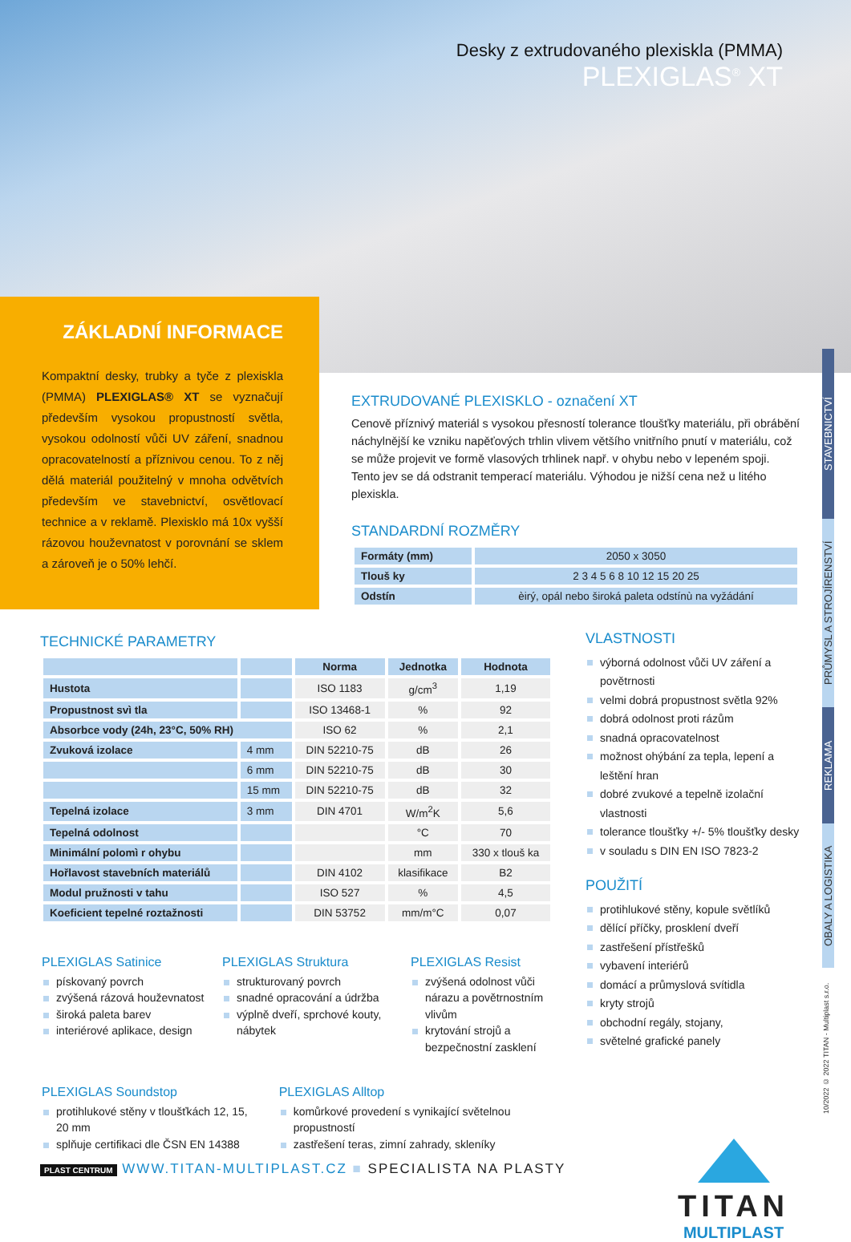Desky z extrudovaného plexiskla (PMMA)
PLEXIGLAS<sup>®</sup> XT
ZÁKLADNÍ INFORMACE
Kompaktní desky, trubky a tyče z plexiskla (PMMA) PLEXIGLAS® XT se vyznačují především vysokou propustností světla, vysokou odolností vůči UV záření, snadnou opracovatelností a příznivou cenou. To z něj dělá materiál použitelný v mnoha odvětvích především ve stavebnictví, osvětlovací technice a v reklamě. Plexisklo má 10x vyšší rázovou houževnatost v porovnání se sklem a zároveň je o 50% lehčí.
EXTRUDOVANÉ PLEXISKLO - označení XT
Cenově příznivý materiál s vysokou přesností tolerance tloušťky materiálu, při obrábění náchylnější ke vzniku napěťových trhlin vlivem většího vnitřního pnutí v materiálu, což se může projevit ve formě vlasových trhlinek např. v ohybu nebo v lepeném spoji. Tento jev se dá odstranit temperací materiálu. Výhodou je nižší cena než u litého plexiskla.
STANDARDNÍ ROZMĚRY
| Formáty (mm) | 2050 x 3050 |
| Tlouš ky | 2 3 4 5 6 8 10 12 15 20 25 |
| Odstín | èirý, opál nebo široká paleta odstínù na vyžádání |
STAVEBNICTVÍ
PRŮMYSL A STROJÍRENSTVÍ
REKLAMA
OBALY A LOGISTIKA
10/2022 © 2022 TITAN - Multiplast s.r.o.
TECHNICKÉ PARAMETRY
| | | Norma | Jednotka | Hodnota |
| --- | --- | --- | --- | --- |
| Hustota | | ISO 1183 | g/cm<sup>3</sup> | 1,19 |
| Propustnost svì tla | | ISO 13468-1 | % | 92 |
| Absorbce vody (24h, 23°C, 50% RH) | | ISO 62 | % | 2,1 |
| Zvuková izolace | 4 mm | DIN 52210-75 | dB | 26 |
| | 6 mm | DIN 52210-75 | dB | 30 |
| | 15 mm | DIN 52210-75 | dB | 32 |
| Tepelná izolace | 3 mm | DIN 4701 | W/m<sup>2</sup>K | 5,6 |
| Tepelná odolnost | | | °C | 70 |
| Minimální polomì r ohybu | | | mm | 330 x tlouš ka |
| Hořlavost stavebních materiálů | | DIN 4102 | klasifikace | B2 |
| Modul pružnosti v tahu | | ISO 527 | % | 4,5 |
| Koeficient tepelné roztažnosti | | DIN 53752 | mm/m°C | 0,07 |
VLASTNOSTI
výborná odolnost vůči UV záření a povětrnosti
velmi dobrá propustnost světla 92%
dobrá odolnost proti rázům
snadná opracovatelnost
možnost ohýbání za tepla, lepení a leštění hran
dobré zvukové a tepelně izolační vlastnosti
tolerance tloušťky +/- 5% tloušťky desky
v souladu s DIN EN ISO 7823-2
POUŽITÍ
protihlukové stěny, kopule světlíků
dělící příčky, prosklení dveří
zastřešení přístřešků
vybavení interiérů
domácí a průmyslová svítidla
kryty strojů
obchodní regály, stojany,
světelné grafické panely
PLEXIGLAS Satinice
pískovaný povrch
zvýšená rázová houževnatost
široká paleta barev
interiérové aplikace, design
PLEXIGLAS Struktura
strukturovaný povrch
snadné opracování a údržba
výplně dveří, sprchové kouty, nábytek
PLEXIGLAS Resist
zvýšená odolnost vůči nárazu a povětrnostním vlivům
krytování strojů a bezpečnostní zasklení
PLEXIGLAS Soundstop
protihlukové stěny v tloušťkách 12, 15, 20 mm
splňuje certifikaci dle ČSN EN 14388
PLEXIGLAS Alltop
komůrkové provedení s vynikající světelnou propustností
zastřešení teras, zimní zahrady, skleníky
PLAST CENTRUM WWW.TITAN-MULTIPLAST.CZ ■ SPECIALISTA NA PLASTY
TITAN
MULTIPLAST